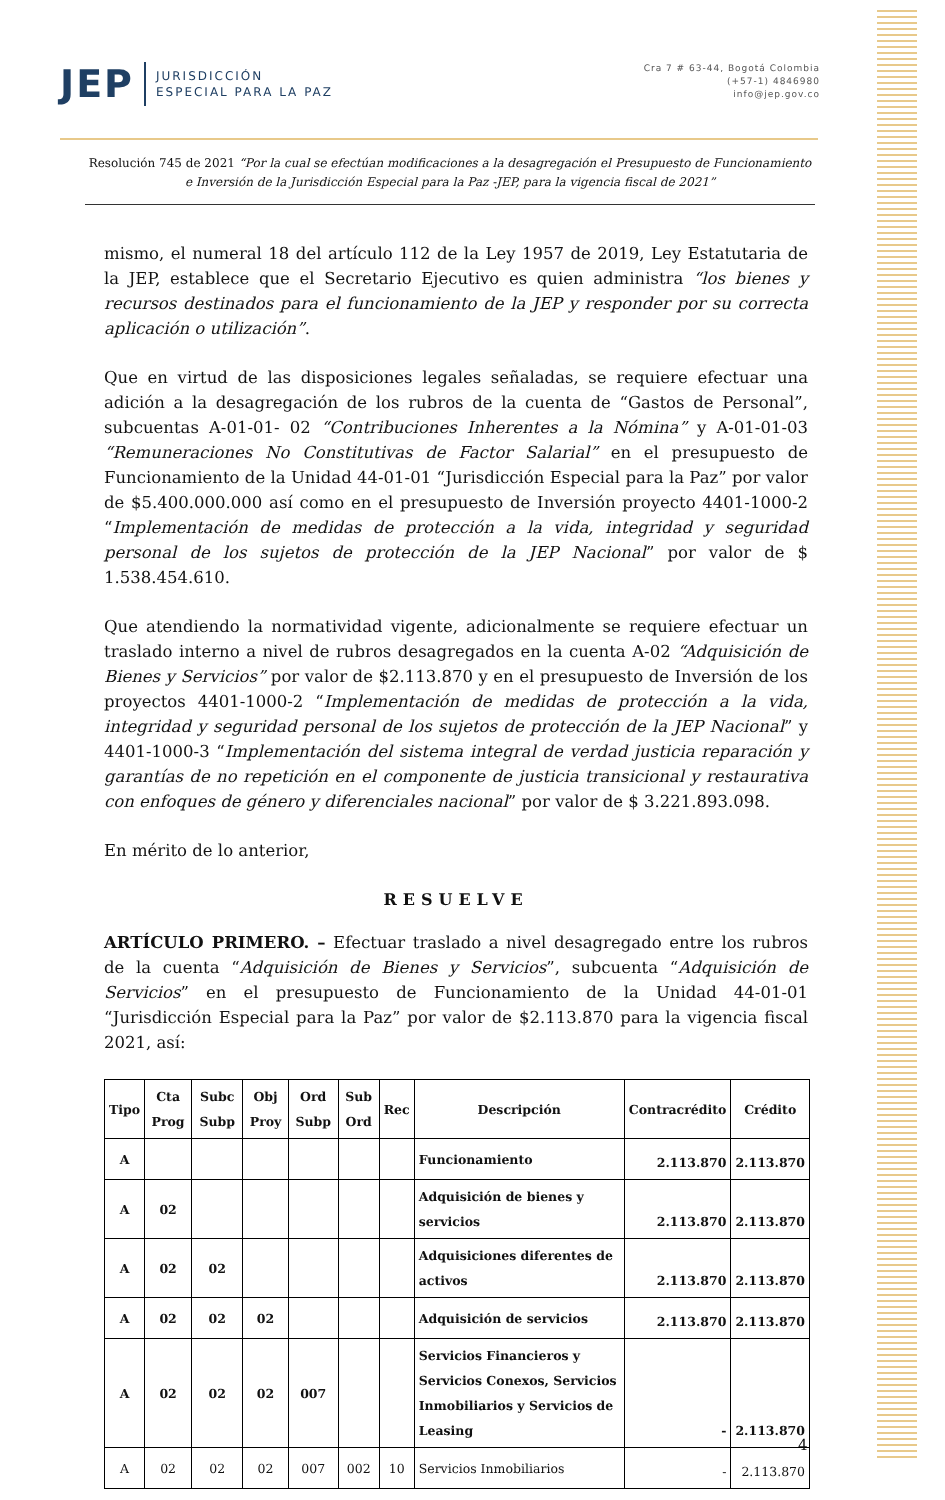JEP JURISDICCIÓN
ESPECIAL PARA LA PAZ
Cra 7 # 63-44, Bogotá Colombia
(+57-1) 4846980
info@jep.gov.co
Resolución 745 de 2021 “Por la cual se efectúan modificaciones a la desagregación el Presupuesto de Funcionamiento e Inversión de la Jurisdicción Especial para la Paz -JEP, para la vigencia fiscal de 2021”
mismo, el numeral 18 del artículo 112 de la Ley 1957 de 2019, Ley Estatutaria de la JEP, establece que el Secretario Ejecutivo es quien administra “los bienes y recursos destinados para el funcionamiento de la JEP y responder por su correcta aplicación o utilización”.
Que en virtud de las disposiciones legales señaladas, se requiere efectuar una adición a la desagregación de los rubros de la cuenta de “Gastos de Personal”, subcuentas A-01-01- 02 “Contribuciones Inherentes a la Nómina” y A-01-01-03 “Remuneraciones No Constitutivas de Factor Salarial” en el presupuesto de Funcionamiento de la Unidad 44-01-01 “Jurisdicción Especial para la Paz” por valor de $5.400.000.000 así como en el presupuesto de Inversión proyecto 4401-1000-2 “Implementación de medidas de protección a la vida, integridad y seguridad personal de los sujetos de protección de la JEP Nacional” por valor de $ 1.538.454.610.
Que atendiendo la normatividad vigente, adicionalmente se requiere efectuar un traslado interno a nivel de rubros desagregados en la cuenta A-02 “Adquisición de Bienes y Servicios” por valor de $2.113.870 y en el presupuesto de Inversión de los proyectos 4401-1000-2 “Implementación de medidas de protección a la vida, integridad y seguridad personal de los sujetos de protección de la JEP Nacional” y 4401-1000-3 “Implementación del sistema integral de verdad justicia reparación y garantías de no repetición en el componente de justicia transicional y restaurativa con enfoques de género y diferenciales nacional” por valor de $ 3.221.893.098.
En mérito de lo anterior,
RESUELVE
ARTÍCULO PRIMERO. – Efectuar traslado a nivel desagregado entre los rubros de la cuenta “Adquisición de Bienes y Servicios”, subcuenta “Adquisición de Servicios” en el presupuesto de Funcionamiento de la Unidad 44-01-01 “Jurisdicción Especial para la Paz” por valor de $2.113.870 para la vigencia fiscal 2021, así:
| Tipo | Cta Prog | Subc Subp | Obj Proy | Ord Subp | Sub Ord | Rec | Descripción | Contracrédito | Crédito |
| --- | --- | --- | --- | --- | --- | --- | --- | --- | --- |
| A | | | | | | | Funcionamiento | 2.113.870 | 2.113.870 |
| A | 02 | | | | | | Adquisición de bienes y servicios | 2.113.870 | 2.113.870 |
| A | 02 | 02 | | | | | Adquisiciones diferentes de activos | 2.113.870 | 2.113.870 |
| A | 02 | 02 | 02 | | | | Adquisición de servicios | 2.113.870 | 2.113.870 |
| A | 02 | 02 | 02 | 007 | | | Servicios Financieros y Servicios Conexos, Servicios Inmobiliarios y Servicios de Leasing | - | 2.113.870 |
| A | 02 | 02 | 02 | 007 | 002 | 10 | Servicios Inmobiliarios | - | 2.113.870 |
4